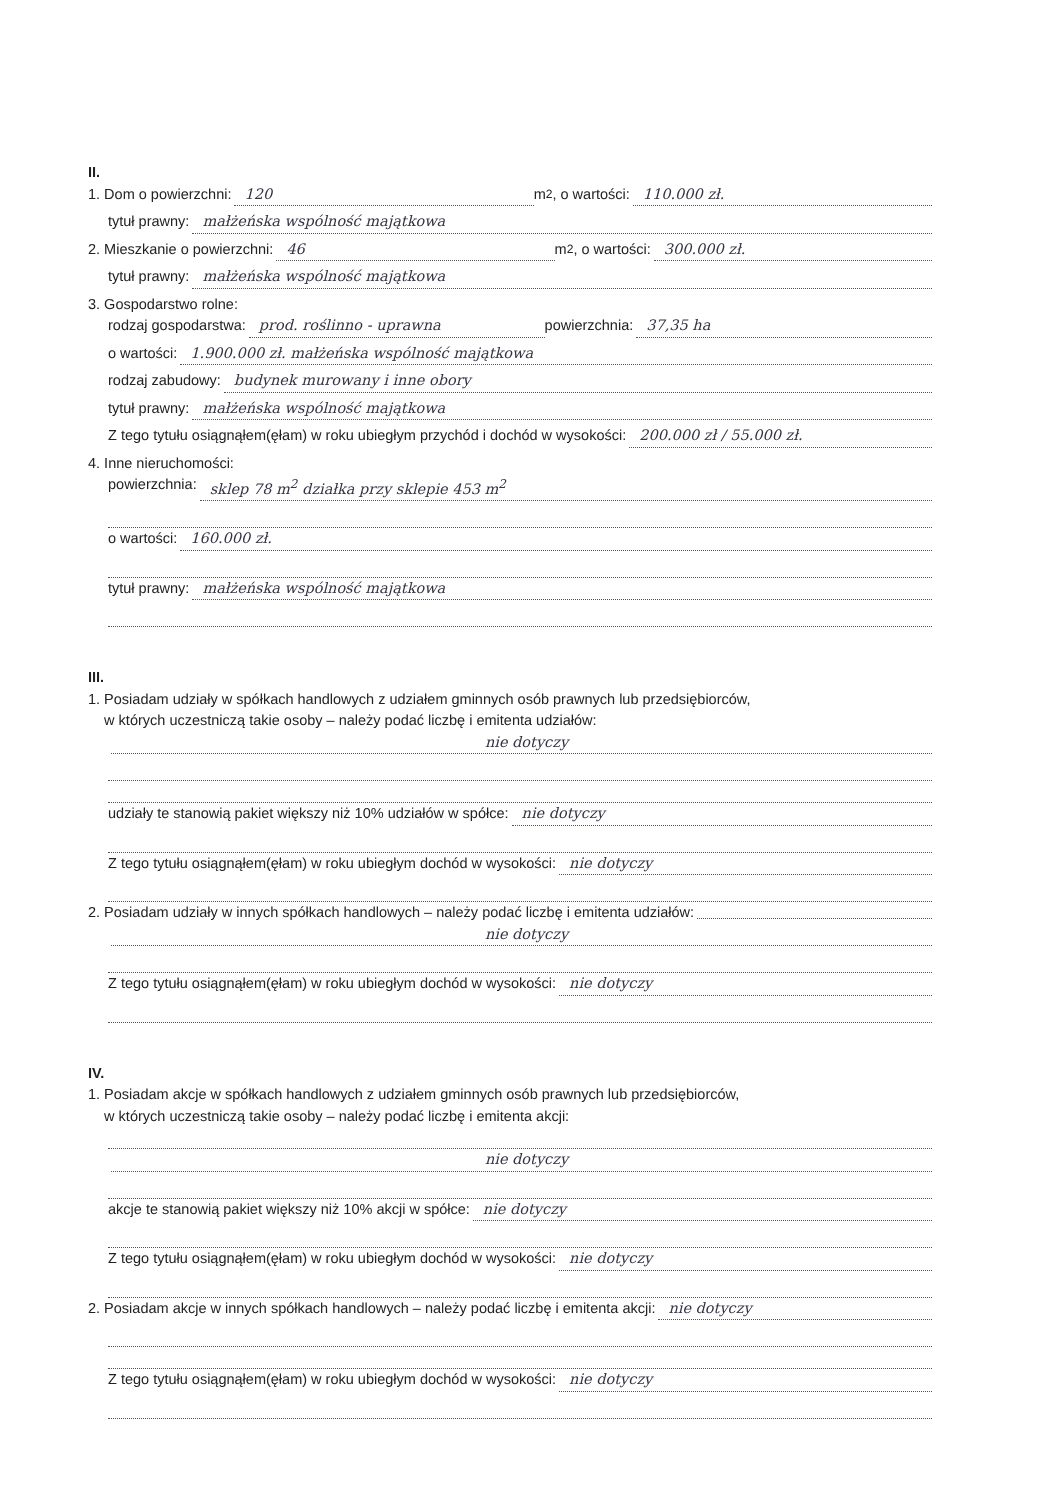II.
1. Dom o powierzchni: 120 m<sup>2</sup>, o wartości: 110.000 zł.
tytuł prawny: małżeńska wspólność majątkowa
2. Mieszkanie o powierzchni: 46 m<sup>2</sup>, o wartości: 300.000 zł.
tytuł prawny: małżeńska wspólność majątkowa
3. Gospodarstwo rolne:
rodzaj gospodarstwa: prod. roślinno - uprawna powierzchnia: 37,35 ha
o wartości: 1.900.000 zł. małżeńska wspólność majątkowa
rodzaj zabudowy: budynek murowany i inne obory
tytuł prawny: małżeńska wspólność majątkowa
Z tego tytułu osiągnąłem(ęłam) w roku ubiegłym przychód i dochód w wysokości: 200.000 zł / 55.000 zł.
4. Inne nieruchomości:
powierzchnia: sklep 78 m<sup>2</sup> działka przy sklepie 453 m<sup>2</sup>
o wartości: 160.000 zł.
tytuł prawny: małżeńska wspólność majątkowa
III.
1. Posiadam udziały w spółkach handlowych z udziałem gminnych osób prawnych lub przedsiębiorców,
w których uczestniczą takie osoby – należy podać liczbę i emitenta udziałów:
nie dotyczy
udziały te stanowią pakiet większy niż 10% udziałów w spółce: nie dotyczy
Z tego tytułu osiągnąłem(ęłam) w roku ubiegłym dochód w wysokości: nie dotyczy
2. Posiadam udziały w innych spółkach handlowych – należy podać liczbę i emitenta udziałów:
nie dotyczy
Z tego tytułu osiągnąłem(ęłam) w roku ubiegłym dochód w wysokości: nie dotyczy
IV.
1. Posiadam akcje w spółkach handlowych z udziałem gminnych osób prawnych lub przedsiębiorców,
w których uczestniczą takie osoby – należy podać liczbę i emitenta akcji:
nie dotyczy
akcje te stanowią pakiet większy niż 10% akcji w spółce: nie dotyczy
Z tego tytułu osiągnąłem(ęłam) w roku ubiegłym dochód w wysokości: nie dotyczy
2. Posiadam akcje w innych spółkach handlowych – należy podać liczbę i emitenta akcji: nie dotyczy
Z tego tytułu osiągnąłem(ęłam) w roku ubiegłym dochód w wysokości: nie dotyczy